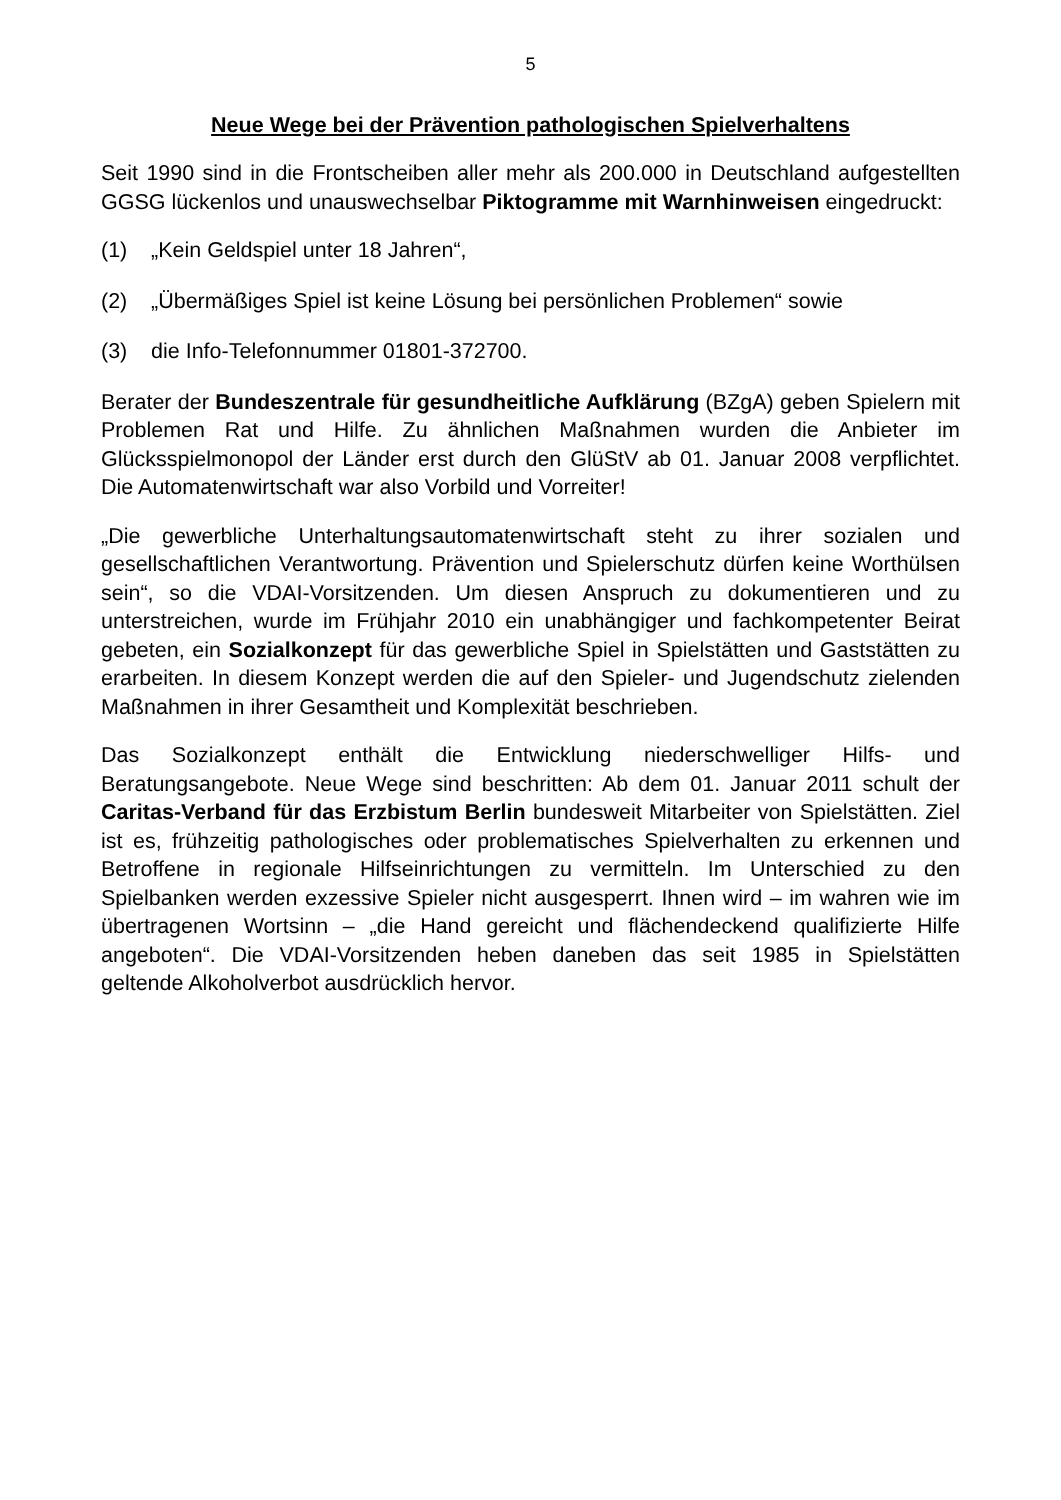5
Neue Wege bei der Prävention pathologischen Spielverhaltens
Seit 1990 sind in die Frontscheiben aller mehr als 200.000 in Deutschland aufgestellten GGSG lückenlos und unauswechselbar Piktogramme mit Warnhinweisen eingedruckt:
(1) „Kein Geldspiel unter 18 Jahren“,
(2) „Übermäßiges Spiel ist keine Lösung bei persönlichen Problemen“ sowie
(3) die Info-Telefonnummer 01801-372700.
Berater der Bundeszentrale für gesundheitliche Aufklärung (BZgA) geben Spielern mit Problemen Rat und Hilfe. Zu ähnlichen Maßnahmen wurden die Anbieter im Glücksspielmonopol der Länder erst durch den GlüStV ab 01. Januar 2008 verpflichtet. Die Automatenwirtschaft war also Vorbild und Vorreiter!
„Die gewerbliche Unterhaltungsautomatenwirtschaft steht zu ihrer sozialen und gesellschaftlichen Verantwortung. Prävention und Spielerschutz dürfen keine Worthülsen sein“, so die VDAI-Vorsitzenden. Um diesen Anspruch zu dokumentieren und zu unterstreichen, wurde im Frühjahr 2010 ein unabhängiger und fachkompetenter Beirat gebeten, ein Sozialkonzept für das gewerbliche Spiel in Spielstätten und Gaststätten zu erarbeiten. In diesem Konzept werden die auf den Spieler- und Jugendschutz zielenden Maßnahmen in ihrer Gesamtheit und Komplexität beschrieben.
Das Sozialkonzept enthält die Entwicklung niederschwelliger Hilfs- und Beratungsangebote. Neue Wege sind beschritten: Ab dem 01. Januar 2011 schult der Caritas-Verband für das Erzbistum Berlin bundesweit Mitarbeiter von Spielstätten. Ziel ist es, frühzeitig pathologisches oder problematisches Spielverhalten zu erkennen und Betroffene in regionale Hilfseinrichtungen zu vermitteln. Im Unterschied zu den Spielbanken werden exzessive Spieler nicht ausgesperrt. Ihnen wird – im wahren wie im übertragenen Wortsinn – „die Hand gereicht und flächendeckend qualifizierte Hilfe angeboten“. Die VDAI-Vorsitzenden heben daneben das seit 1985 in Spielstätten geltende Alkoholverbot ausdrücklich hervor.